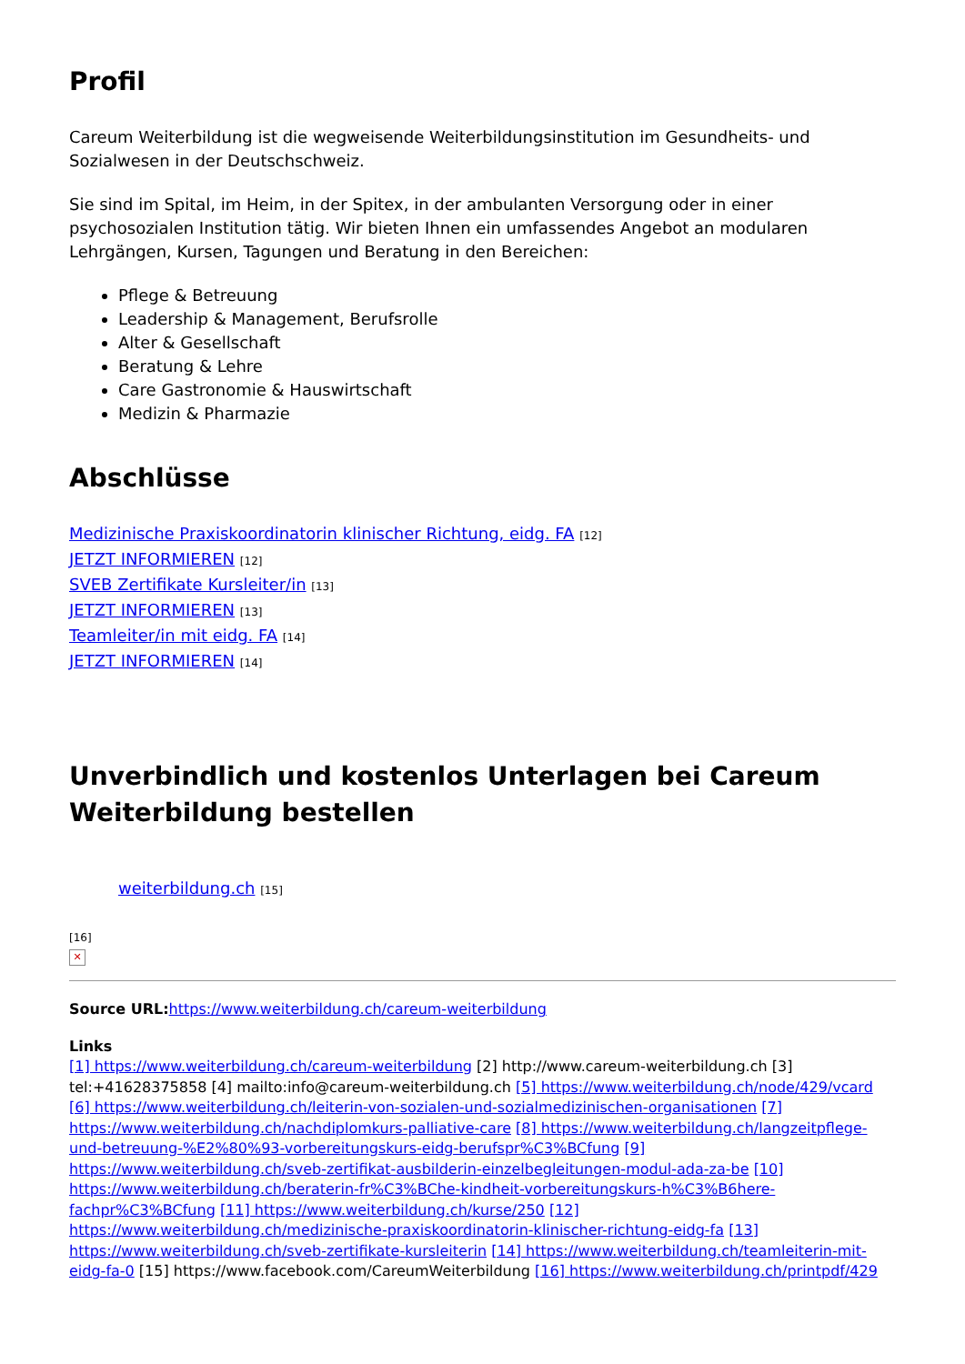Profil
Careum Weiterbildung ist die wegweisende Weiterbildungsinstitution im Gesundheits- und Sozialwesen in der Deutschschweiz.
Sie sind im Spital, im Heim, in der Spitex, in der ambulanten Versorgung oder in einer psychosozialen Institution tätig. Wir bieten Ihnen ein umfassendes Angebot an modularen Lehrgängen, Kursen, Tagungen und Beratung in den Bereichen:
Pflege & Betreuung
Leadership & Management, Berufsrolle
Alter & Gesellschaft
Beratung & Lehre
Care Gastronomie & Hauswirtschaft
Medizin & Pharmazie
Abschlüsse
Medizinische Praxiskoordinatorin klinischer Richtung, eidg. FA [12]
JETZT INFORMIEREN [12]
SVEB Zertifikate Kursleiter/in [13]
JETZT INFORMIEREN [13]
Teamleiter/in mit eidg. FA [14]
JETZT INFORMIEREN [14]
Unverbindlich und kostenlos Unterlagen bei Careum Weiterbildung bestellen
weiterbildung.ch [15]
[16]
✕
Source URL: https://www.weiterbildung.ch/careum-weiterbildung
Links
[1] https://www.weiterbildung.ch/careum-weiterbildung [2] http://www.careum-weiterbildung.ch [3] tel:+41628375858 [4] mailto:info@careum-weiterbildung.ch [5] https://www.weiterbildung.ch/node/429/vcard [6] https://www.weiterbildung.ch/leiterin-von-sozialen-und-sozialmedizinischen-organisationen [7] https://www.weiterbildung.ch/nachdiplomkurs-palliative-care [8] https://www.weiterbildung.ch/langzeitpflege-und-betreuung-%E2%80%93-vorbereitungskurs-eidg-berufspr%C3%BCfung [9] https://www.weiterbildung.ch/sveb-zertifikat-ausbilderin-einzelbegleitungen-modul-ada-za-be [10] https://www.weiterbildung.ch/beraterin-fr%C3%BChe-kindheit-vorbereitungskurs-h%C3%B6here-fachpr%C3%BCfung [11] https://www.weiterbildung.ch/kurse/250 [12] https://www.weiterbildung.ch/medizinische-praxiskoordinatorin-klinischer-richtung-eidg-fa [13] https://www.weiterbildung.ch/sveb-zertifikate-kursleiterin [14] https://www.weiterbildung.ch/teamleiterin-mit-eidg-fa-0 [15] https://www.facebook.com/CareumWeiterbildung [16] https://www.weiterbildung.ch/printpdf/429